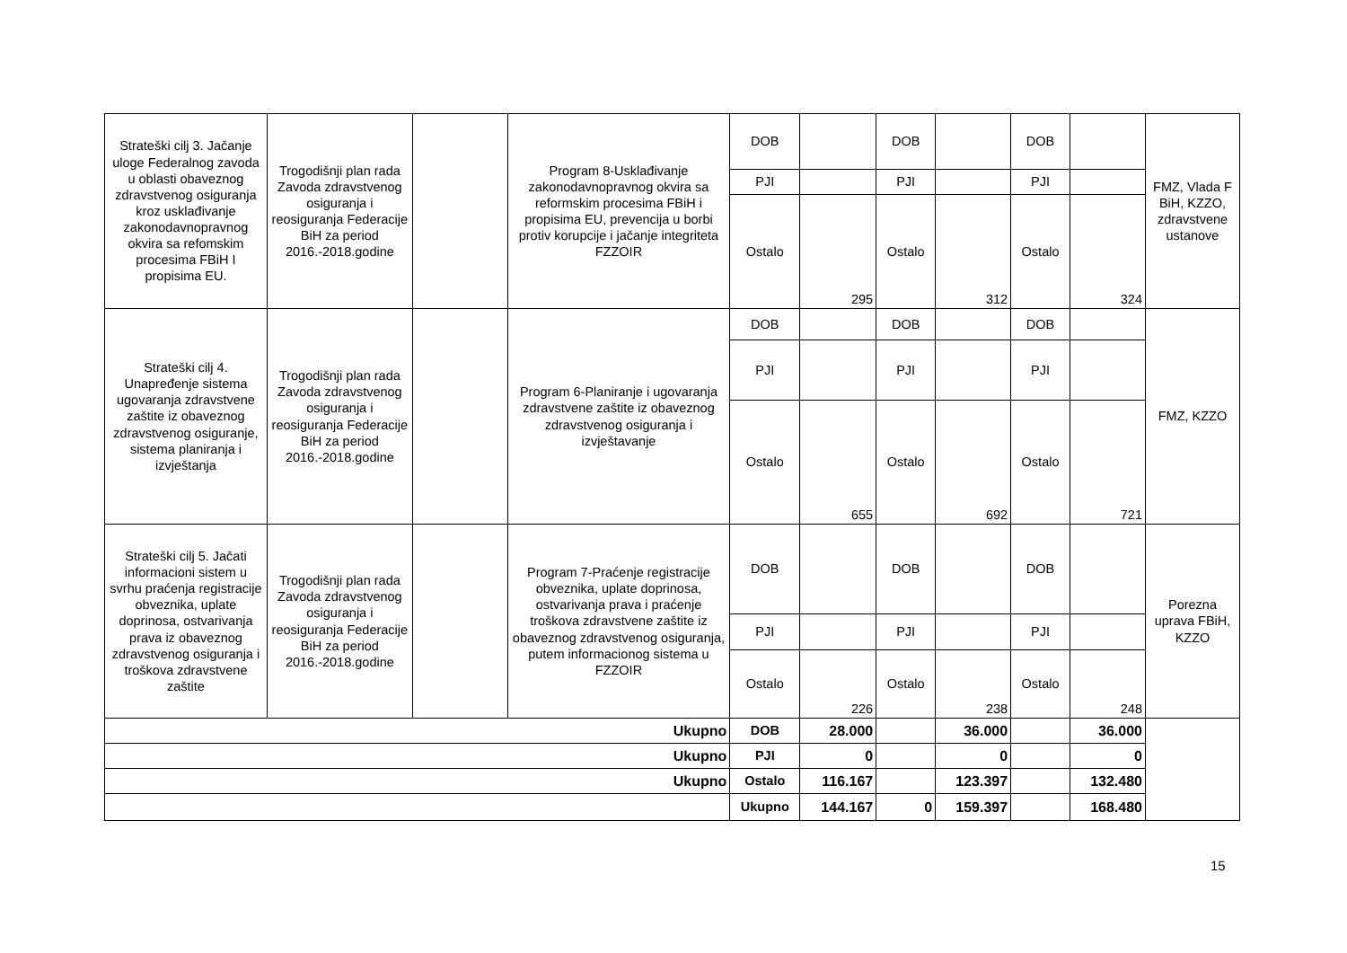| Strateški cilj 3. Jačanje uloge Federalnog zavoda u oblasti obaveznog zdravstvenog osiguranja kroz usklađivanje zakonodavnopravnog okvira sa refomskim procesima FBiH I propisima EU. | Trogodišnji plan rada Zavoda zdravstvenog osiguranja i reosiguranja Federacije BiH za period 2016.-2018.godine | | Program 8-Usklađivanje zakonodavnopravnog okvira sa reformskim procesima FBiH i propisima EU, prevencija u borbi protiv korupcije i jačanje integriteta FZZOIR | DOB | | DOB | | DOB | | FMZ, Vlada F BiH, KZZO, zdravstvene ustanove |
| | | | | PJI | | PJI | | PJI | | |
| | | | | Ostalo | 295 | Ostalo | 312 | Ostalo | 324 | |
| Strateški cilj 4. Unapređenje sistema ugovaranja zdravstvene zaštite iz obaveznog zdravstvenog osiguranje, sistema planiranja i izvještanja | Trogodišnji plan rada Zavoda zdravstvenog osiguranja i reosiguranja Federacije BiH za period 2016.-2018.godine | | Program 6-Planiranje i ugovaranja zdravstvene zaštite iz obaveznog zdravstvenog osiguranja i izvještavanje | DOB | | DOB | | DOB | | FMZ, KZZO |
| | | | | PJI | | PJI | | PJI | | |
| | | | | Ostalo | 655 | Ostalo | 692 | Ostalo | 721 | |
| Strateški cilj 5. Jačati informacioni sistem u svrhu praćenja registracije obveznika, uplate doprinosa, ostvarivanja prava iz obaveznog zdravstvenog osiguranja i troškova zdravstvene zaštite | Trogodišnji plan rada Zavoda zdravstvenog osiguranja i reosiguranja Federacije BiH za period 2016.-2018.godine | | Program 7-Praćenje registracije obveznika, uplate doprinosa, ostvarivanja prava i praćenje troškova zdravstvene zaštite iz obaveznog zdravstvenog osiguranja, putem informacionog sistema u FZZOIR | DOB | | DOB | | DOB | | Porezna uprava FBiH, KZZO |
| | | | | PJI | | PJI | | PJI | | |
| | | | | Ostalo | 226 | Ostalo | 238 | Ostalo | 248 | |
| Ukupno | | | | DOB | 28.000 | | 36.000 | | 36.000 | |
| Ukupno | | | | PJI | 0 | | 0 | | 0 | |
| Ukupno | | | | Ostalo | 116.167 | | 123.397 | | 132.480 | |
| | | | | Ukupno | 144.167 | 0 | 159.397 | | 168.480 | |
15